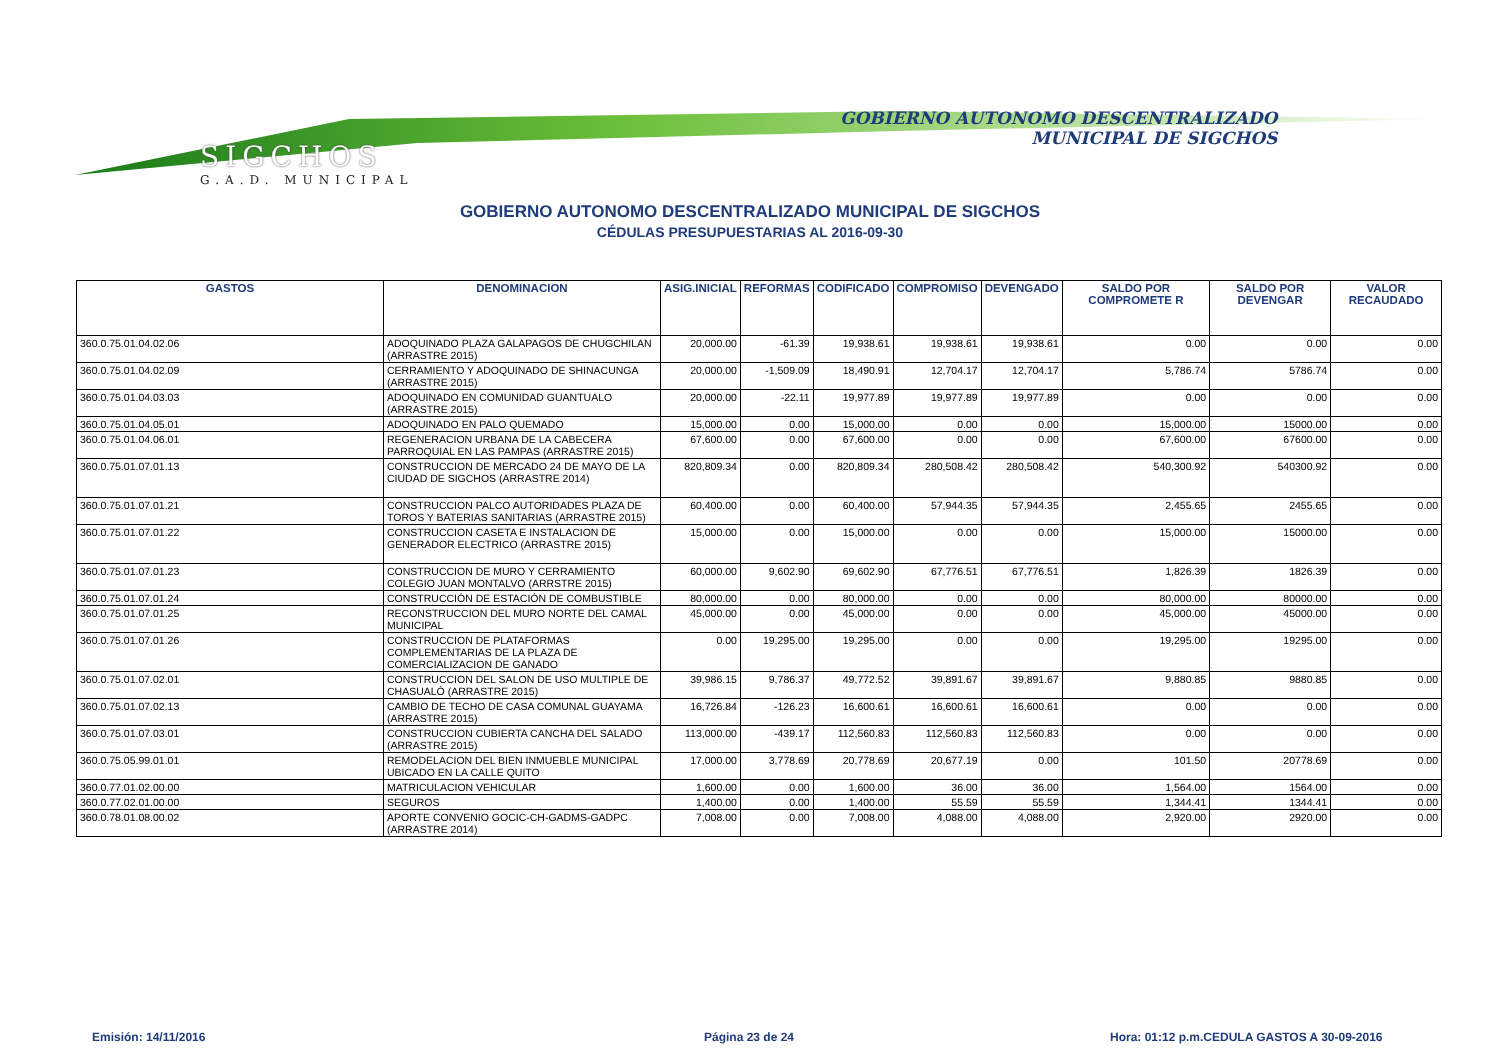SIGCHOS
G.A.D. MUNICIPAL
GOBIERNO AUTONOMO DESCENTRALIZADO
MUNICIPAL DE SIGCHOS
GOBIERNO AUTONOMO DESCENTRALIZADO MUNICIPAL DE SIGCHOS
CÉDULAS PRESUPUESTARIAS AL 2016-09-30
| GASTOS | DENOMINACION | ASIG.INICIAL | REFORMAS | CODIFICADO | COMPROMISO | DEVENGADO | SALDO POR COMPROMETE R | SALDO POR DEVENGAR | VALOR RECAUDADO |
| --- | --- | --- | --- | --- | --- | --- | --- | --- | --- |
| 360.0.75.01.04.02.06 | ADOQUINADO PLAZA GALAPAGOS DE CHUGCHILAN (ARRASTRE 2015) | 20,000.00 | -61.39 | 19,938.61 | 19,938.61 | 19,938.61 | 0.00 | 0.00 | 0.00 |
| 360.0.75.01.04.02.09 | CERRAMIENTO Y ADOQUINADO DE SHINACUNGA (ARRASTRE 2015) | 20,000.00 | -1,509.09 | 18,490.91 | 12,704.17 | 12,704.17 | 5,786.74 | 5786.74 | 0.00 |
| 360.0.75.01.04.03.03 | ADOQUINADO EN COMUNIDAD GUANTUALO (ARRASTRE 2015) | 20,000.00 | -22.11 | 19,977.89 | 19,977.89 | 19,977.89 | 0.00 | 0.00 | 0.00 |
| 360.0.75.01.04.05.01 | ADOQUINADO EN PALO QUEMADO | 15,000.00 | 0.00 | 15,000.00 | 0.00 | 0.00 | 15,000.00 | 15000.00 | 0.00 |
| 360.0.75.01.04.06.01 | REGENERACION URBANA DE LA CABECERA PARROQUIAL EN LAS PAMPAS (ARRASTRE 2015) | 67,600.00 | 0.00 | 67,600.00 | 0.00 | 0.00 | 67,600.00 | 67600.00 | 0.00 |
| 360.0.75.01.07.01.13 | CONSTRUCCION DE MERCADO 24 DE MAYO DE LA CIUDAD DE SIGCHOS (ARRASTRE 2014) | 820,809.34 | 0.00 | 820,809.34 | 280,508.42 | 280,508.42 | 540,300.92 | 540300.92 | 0.00 |
| 360.0.75.01.07.01.21 | CONSTRUCCION PALCO AUTORIDADES PLAZA DE TOROS Y BATERIAS SANITARIAS (ARRASTRE 2015) | 60,400.00 | 0.00 | 60,400.00 | 57,944.35 | 57,944.35 | 2,455.65 | 2455.65 | 0.00 |
| 360.0.75.01.07.01.22 | CONSTRUCCION CASETA E INSTALACION DE GENERADOR ELECTRICO (ARRASTRE 2015) | 15,000.00 | 0.00 | 15,000.00 | 0.00 | 0.00 | 15,000.00 | 15000.00 | 0.00 |
| 360.0.75.01.07.01.23 | CONSTRUCCION DE MURO Y CERRAMIENTO COLEGIO JUAN MONTALVO (ARRSTRE 2015) | 60,000.00 | 9,602.90 | 69,602.90 | 67,776.51 | 67,776.51 | 1,826.39 | 1826.39 | 0.00 |
| 360.0.75.01.07.01.24 | CONSTRUCCIÓN DE ESTACIÓN DE COMBUSTIBLE | 80,000.00 | 0.00 | 80,000.00 | 0.00 | 0.00 | 80,000.00 | 80000.00 | 0.00 |
| 360.0.75.01.07.01.25 | RECONSTRUCCION DEL MURO NORTE DEL CAMAL MUNICIPAL | 45,000.00 | 0.00 | 45,000.00 | 0.00 | 0.00 | 45,000.00 | 45000.00 | 0.00 |
| 360.0.75.01.07.01.26 | CONSTRUCCION DE PLATAFORMAS COMPLEMENTARIAS DE LA PLAZA DE COMERCIALIZACION DE GANADO | 0.00 | 19,295.00 | 19,295.00 | 0.00 | 0.00 | 19,295.00 | 19295.00 | 0.00 |
| 360.0.75.01.07.02.01 | CONSTRUCCION DEL SALON DE USO MULTIPLE DE CHASUALÓ (ARRASTRE 2015) | 39,986.15 | 9,786.37 | 49,772.52 | 39,891.67 | 39,891.67 | 9,880.85 | 9880.85 | 0.00 |
| 360.0.75.01.07.02.13 | CAMBIO DE TECHO DE CASA COMUNAL GUAYAMA (ARRASTRE 2015) | 16,726.84 | -126.23 | 16,600.61 | 16,600.61 | 16,600.61 | 0.00 | 0.00 | 0.00 |
| 360.0.75.01.07.03.01 | CONSTRUCCION CUBIERTA CANCHA DEL SALADO (ARRASTRE 2015) | 113,000.00 | -439.17 | 112,560.83 | 112,560.83 | 112,560.83 | 0.00 | 0.00 | 0.00 |
| 360.0.75.05.99.01.01 | REMODELACION DEL BIEN INMUEBLE MUNICIPAL UBICADO EN LA CALLE QUITO | 17,000.00 | 3,778.69 | 20,778.69 | 20,677.19 | 0.00 | 101.50 | 20778.69 | 0.00 |
| 360.0.77.01.02.00.00 | MATRICULACION VEHICULAR | 1,600.00 | 0.00 | 1,600.00 | 36.00 | 36.00 | 1,564.00 | 1564.00 | 0.00 |
| 360.0.77.02.01.00.00 | SEGUROS | 1,400.00 | 0.00 | 1,400.00 | 55.59 | 55.59 | 1,344.41 | 1344.41 | 0.00 |
| 360.0.78.01.08.00.02 | APORTE CONVENIO GOCIC-CH-GADMS-GADPC (ARRASTRE 2014) | 7,008.00 | 0.00 | 7,008.00 | 4,088.00 | 4,088.00 | 2,920.00 | 2920.00 | 0.00 |
Emisión: 14/11/2016 Página 23 de 24
Hora: 01:12 p.m.CEDULA GASTOS A 30-09-2016